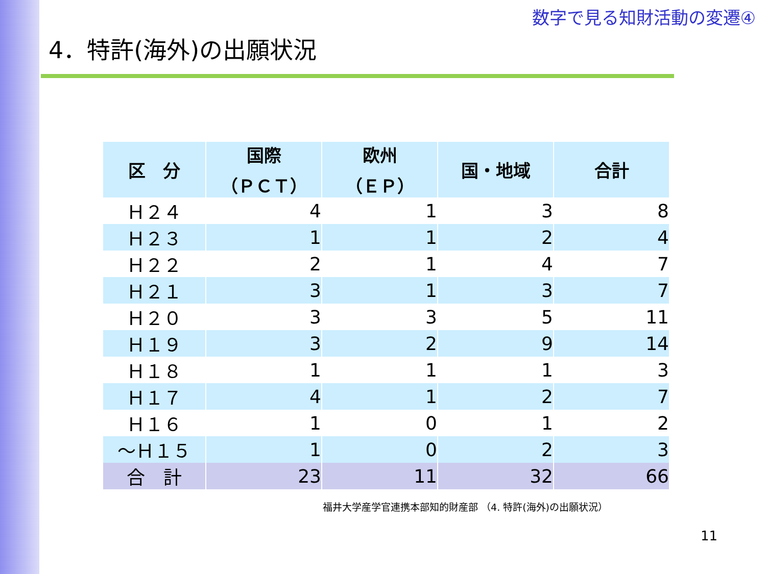数字で見る知財活動の変遷④
4．特許(海外)の出願状況
| 区 分 | 国際 （ＰＣＴ） | 欧州 （ＥＰ） | 国・地域 | 合計 |
| --- | --- | --- | --- | --- |
| Ｈ２４ | 4 | 1 | 3 | 8 |
| Ｈ２３ | 1 | 1 | 2 | 4 |
| Ｈ２２ | 2 | 1 | 4 | 7 |
| Ｈ２１ | 3 | 1 | 3 | 7 |
| Ｈ２０ | 3 | 3 | 5 | 11 |
| Ｈ１９ | 3 | 2 | 9 | 14 |
| Ｈ１８ | 1 | 1 | 1 | 3 |
| Ｈ１７ | 4 | 1 | 2 | 7 |
| Ｈ１６ | 1 | 0 | 1 | 2 |
| ～Ｈ１５ | 1 | 0 | 2 | 3 |
| 合 計 | 23 | 11 | 32 | 66 |
福井大学産学官連携本部知的財産部 （4. 特許(海外)の出願状況）
11